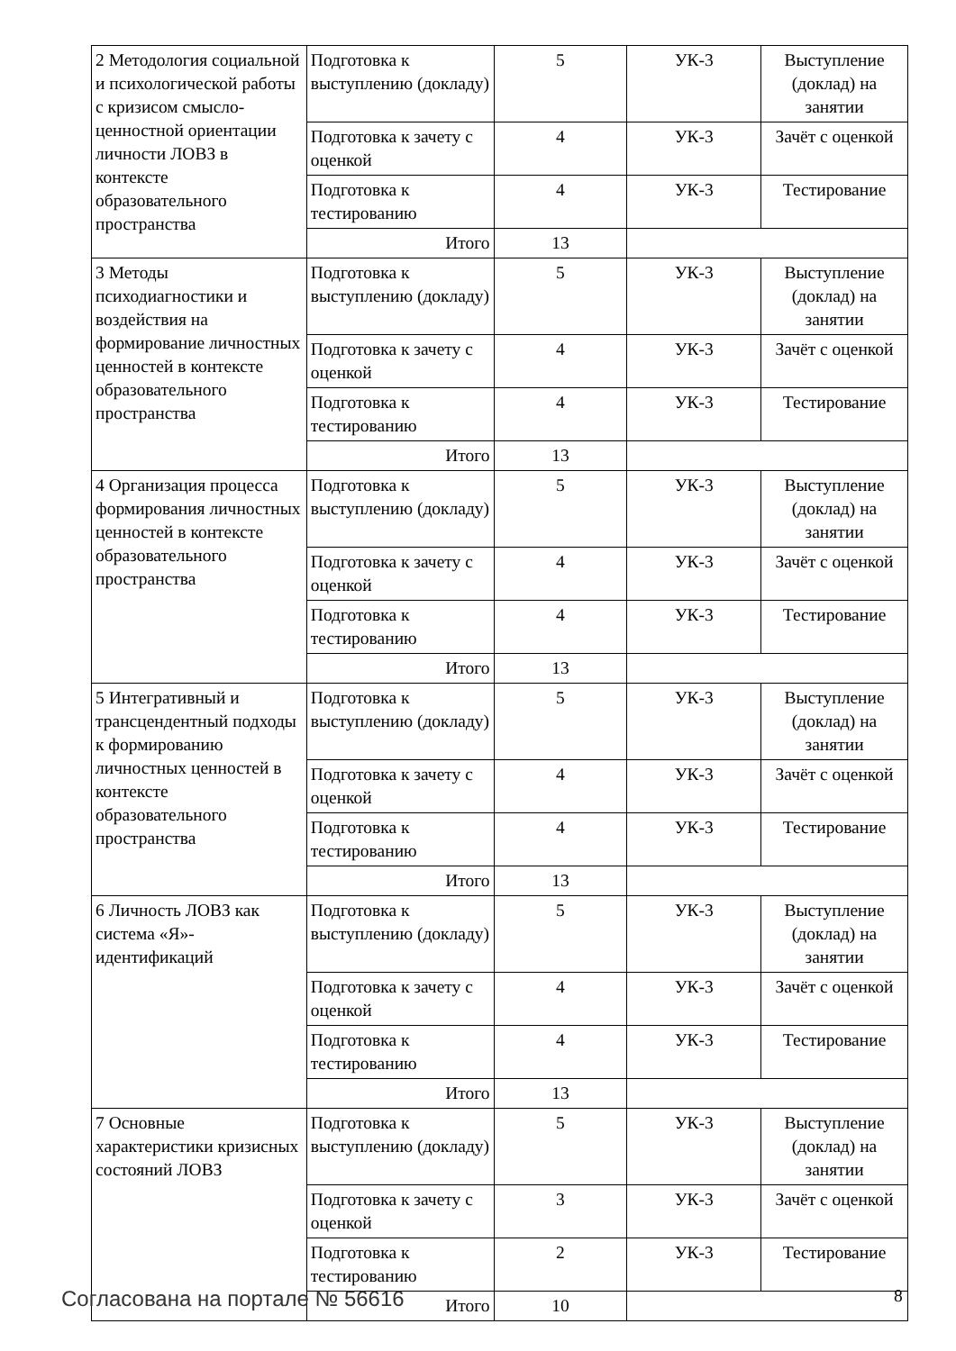| 2 Методология социальной и психологической работы с кризисом смысло-ценностной ориентации личности ЛОВЗ в контексте образовательного пространства | Подготовка к выступлению (докладу) | 5 | УК-3 | Выступление (доклад) на занятии |
| | Подготовка к зачету с оценкой | 4 | УК-3 | Зачёт с оценкой |
| | Подготовка к тестированию | 4 | УК-3 | Тестирование |
| | Итого | 13 | | |
| 3 Методы психодиагностики и воздействия на формирование личностных ценностей в контексте образовательного пространства | Подготовка к выступлению (докладу) | 5 | УК-3 | Выступление (доклад) на занятии |
| | Подготовка к зачету с оценкой | 4 | УК-3 | Зачёт с оценкой |
| | Подготовка к тестированию | 4 | УК-3 | Тестирование |
| | Итого | 13 | | |
| 4 Организация процесса формирования личностных ценностей в контексте образовательного пространства | Подготовка к выступлению (докладу) | 5 | УК-3 | Выступление (доклад) на занятии |
| | Подготовка к зачету с оценкой | 4 | УК-3 | Зачёт с оценкой |
| | Подготовка к тестированию | 4 | УК-3 | Тестирование |
| | Итого | 13 | | |
| 5 Интегративный и трансцендентный подходы к формированию личностных ценностей в контексте образовательного пространства | Подготовка к выступлению (докладу) | 5 | УК-3 | Выступление (доклад) на занятии |
| | Подготовка к зачету с оценкой | 4 | УК-3 | Зачёт с оценкой |
| | Подготовка к тестированию | 4 | УК-3 | Тестирование |
| | Итого | 13 | | |
| 6 Личность ЛОВЗ как система «Я»-идентификаций | Подготовка к выступлению (докладу) | 5 | УК-3 | Выступление (доклад) на занятии |
| | Подготовка к зачету с оценкой | 4 | УК-3 | Зачёт с оценкой |
| | Подготовка к тестированию | 4 | УК-3 | Тестирование |
| | Итого | 13 | | |
| 7 Основные характеристики кризисных состояний ЛОВЗ | Подготовка к выступлению (докладу) | 5 | УК-3 | Выступление (доклад) на занятии |
| | Подготовка к зачету с оценкой | 3 | УК-3 | Зачёт с оценкой |
| | Подготовка к тестированию | 2 | УК-3 | Тестирование |
| | Итого | 10 | | |
Согласована на портале № 56616 8